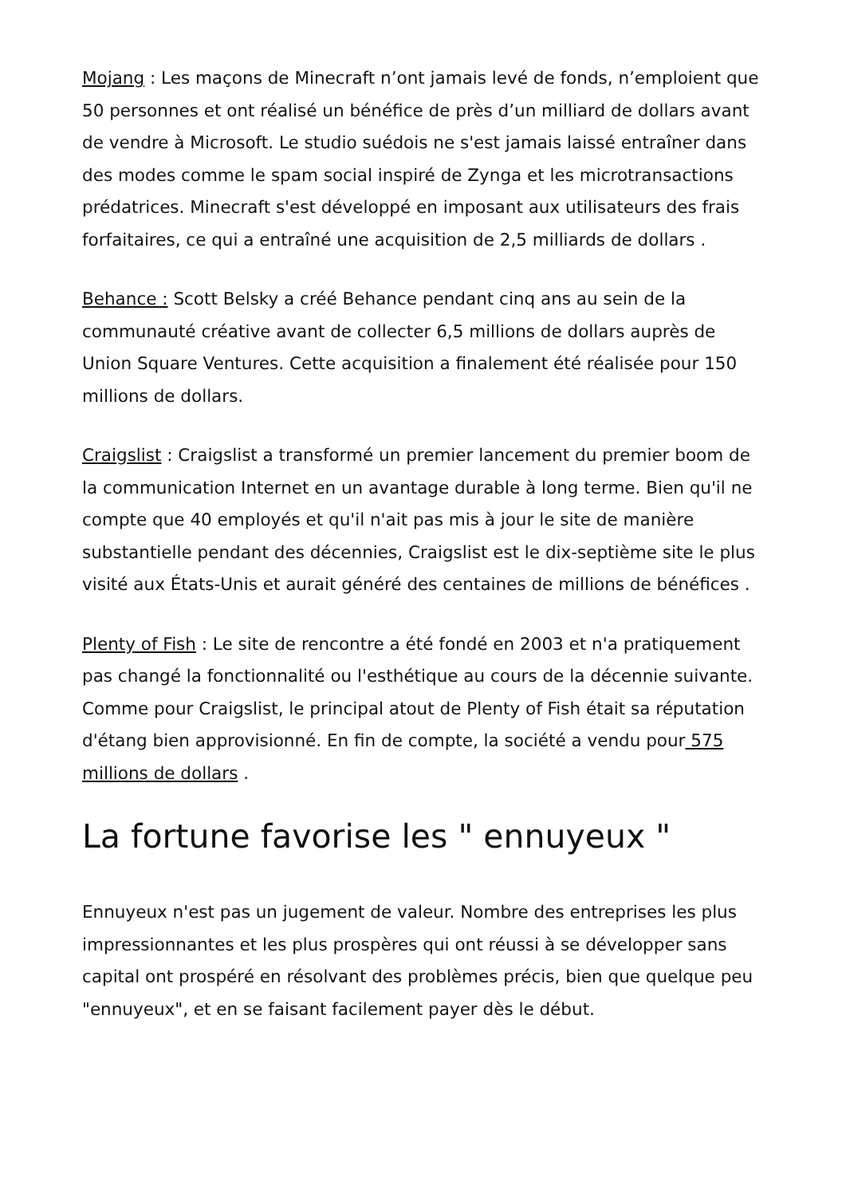Mojang : Les maçons de Minecraft n’ont jamais levé de fonds, n’emploient que 50 personnes et ont réalisé un bénéfice de près d’un milliard de dollars avant de vendre à Microsoft. Le studio suédois ne s'est jamais laissé entraîner dans des modes comme le spam social inspiré de Zynga et les microtransactions prédatrices. Minecraft s'est développé en imposant aux utilisateurs des frais forfaitaires, ce qui a entraîné une acquisition de 2,5 milliards de dollars .
Behance : Scott Belsky a créé Behance pendant cinq ans au sein de la communauté créative avant de collecter 6,5 millions de dollars auprès de Union Square Ventures. Cette acquisition a finalement été réalisée pour 150 millions de dollars.
Craigslist : Craigslist a transformé un premier lancement du premier boom de la communication Internet en un avantage durable à long terme. Bien qu'il ne compte que 40 employés et qu'il n'ait pas mis à jour le site de manière substantielle pendant des décennies, Craigslist est le dix-septième site le plus visité aux États-Unis et aurait généré des centaines de millions de bénéfices .
Plenty of Fish : Le site de rencontre a été fondé en 2003 et n'a pratiquement pas changé la fonctionnalité ou l'esthétique au cours de la décennie suivante. Comme pour Craigslist, le principal atout de Plenty of Fish était sa réputation d'étang bien approvisionné. En fin de compte, la société a vendu pour 575 millions de dollars .
La fortune favorise les " ennuyeux "
Ennuyeux n'est pas un jugement de valeur. Nombre des entreprises les plus impressionnantes et les plus prospères qui ont réussi à se développer sans capital ont prospéré en résolvant des problèmes précis, bien que quelque peu "ennuyeux", et en se faisant facilement payer dès le début.